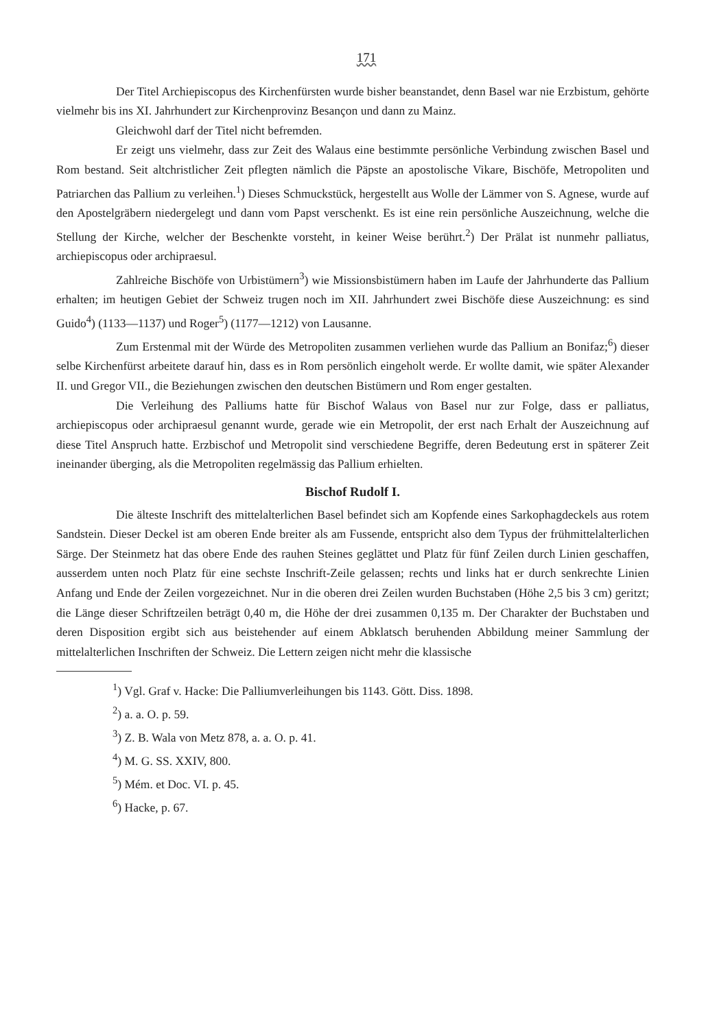171
Der Titel Archiepiscopus des Kirchenfürsten wurde bisher beanstandet, denn Basel war nie Erzbistum, gehörte vielmehr bis ins XI. Jahrhundert zur Kirchenprovinz Besançon und dann zu Mainz.
Gleichwohl darf der Titel nicht befremden.
Er zeigt uns vielmehr, dass zur Zeit des Walaus eine bestimmte persönliche Verbindung zwischen Basel und Rom bestand. Seit altchristlicher Zeit pflegten nämlich die Päpste an apostolische Vikare, Bischöfe, Metropoliten und Patriarchen das Pallium zu verleihen.<sup>1</sup>) Dieses Schmuckstück, hergestellt aus Wolle der Lämmer von S. Agnese, wurde auf den Apostelgräbern niedergelegt und dann vom Papst verschenkt. Es ist eine rein persönliche Auszeichnung, welche die Stellung der Kirche, welcher der Beschenkte vorsteht, in keiner Weise berührt.<sup>2</sup>) Der Prälat ist nunmehr palliatus, archiepiscopus oder archipraesul.
Zahlreiche Bischöfe von Urbistümern<sup>3</sup>) wie Missionsbistümern haben im Laufe der Jahrhunderte das Pallium erhalten; im heutigen Gebiet der Schweiz trugen noch im XII. Jahrhundert zwei Bischöfe diese Auszeichnung: es sind Guido<sup>4</sup>) (1133—1137) und Roger<sup>5</sup>) (1177—1212) von Lausanne.
Zum Erstenmal mit der Würde des Metropoliten zusammen verliehen wurde das Pallium an Bonifaz;<sup>6</sup>) dieser selbe Kirchenfürst arbeitete darauf hin, dass es in Rom persönlich eingeholt werde. Er wollte damit, wie später Alexander II. und Gregor VII., die Beziehungen zwischen den deutschen Bistümern und Rom enger gestalten.
Die Verleihung des Palliums hatte für Bischof Walaus von Basel nur zur Folge, dass er palliatus, archiepiscopus oder archipraesul genannt wurde, gerade wie ein Metropolit, der erst nach Erhalt der Auszeichnung auf diese Titel Anspruch hatte. Erzbischof und Metropolit sind verschiedene Begriffe, deren Bedeutung erst in späterer Zeit ineinander überging, als die Metropoliten regelmässig das Pallium erhielten.
Bischof Rudolf I.
Die älteste Inschrift des mittelalterlichen Basel befindet sich am Kopfende eines Sarkophagdeckels aus rotem Sandstein. Dieser Deckel ist am oberen Ende breiter als am Fussende, entspricht also dem Typus der frühmittelalterlichen Särge. Der Steinmetz hat das obere Ende des rauhen Steines geglättet und Platz für fünf Zeilen durch Linien geschaffen, ausserdem unten noch Platz für eine sechste Inschrift-Zeile gelassen; rechts und links hat er durch senkrechte Linien Anfang und Ende der Zeilen vorgezeichnet. Nur in die oberen drei Zeilen wurden Buchstaben (Höhe 2,5 bis 3 cm) geritzt; die Länge dieser Schriftzeilen beträgt 0,40 m, die Höhe der drei zusammen 0,135 m. Der Charakter der Buchstaben und deren Disposition ergibt sich aus beistehender auf einem Abklatsch beruhenden Abbildung meiner Sammlung der mittelalterlichen Inschriften der Schweiz. Die Lettern zeigen nicht mehr die klassische
<sup>1</sup>) Vgl. Graf v. Hacke: Die Palliumverleihungen bis 1143. Gött. Diss. 1898.
<sup>2</sup>) a. a. O. p. 59.
<sup>3</sup>) Z. B. Wala von Metz 878, a. a. O. p. 41.
<sup>4</sup>) M. G. SS. XXIV, 800.
<sup>5</sup>) Mém. et Doc. VI. p. 45.
<sup>6</sup>) Hacke, p. 67.